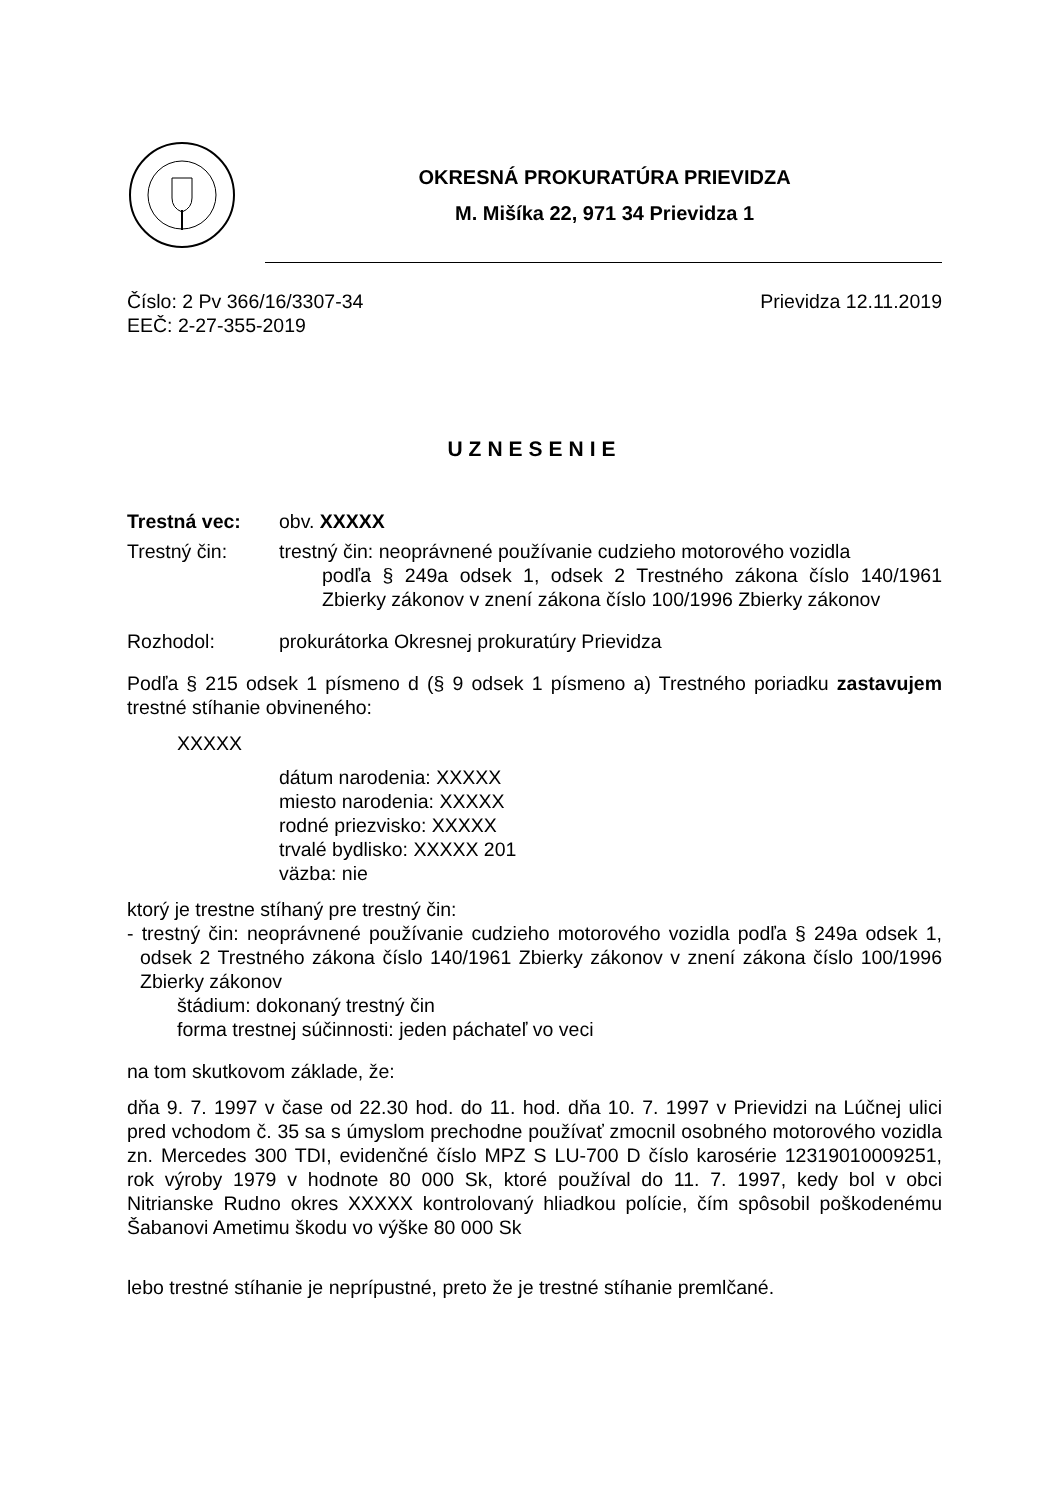OKRESNÁ PROKURATÚRA PRIEVIDZA
M. Mišíka 22, 971 34 Prievidza 1
Číslo: 2 Pv 366/16/3307-34 Prievidza 12.11.2019
EEČ: 2-27-355-2019
UZNESENIE
Trestná vec: obv. XXXXX
Trestný čin: trestný čin: neoprávnené používanie cudzieho motorového vozidla
podľa § 249a odsek 1, odsek 2 Trestného zákona číslo 140/1961 Zbierky zákonov v znení zákona číslo 100/1996 Zbierky zákonov
Rozhodol: prokurátorka Okresnej prokuratúry Prievidza
Podľa § 215 odsek 1 písmeno d (§ 9 odsek 1 písmeno a) Trestného poriadku zastavujem trestné stíhanie obvineného:
XXXXX
dátum narodenia: XXXXX
miesto narodenia: XXXXX
rodné priezvisko: XXXXX
trvalé bydlisko: XXXXX 201
väzba: nie
ktorý je trestne stíhaný pre trestný čin:
- trestný čin: neoprávnené používanie cudzieho motorového vozidla podľa § 249a odsek 1, odsek 2 Trestného zákona číslo 140/1961 Zbierky zákonov v znení zákona číslo 100/1996 Zbierky zákonov
štádium: dokonaný trestný čin
forma trestnej súčinnosti: jeden páchateľ vo veci
na tom skutkovom základe, že:
dňa 9. 7. 1997 v čase od 22.30 hod. do 11. hod. dňa 10. 7. 1997 v Prievidzi na Lúčnej ulici pred vchodom č. 35 sa s úmyslom prechodne používať zmocnil osobného motorového vozidla zn. Mercedes 300 TDI, evidenčné číslo MPZ S LU-700 D číslo karosérie 12319010009251, rok výroby 1979 v hodnote 80 000 Sk, ktoré používal do 11. 7. 1997, kedy bol v obci Nitrianske Rudno okres XXXXX kontrolovaný hliadkou polície, čím spôsobil poškodenému Šabanovi Ametimu škodu vo výške 80 000 Sk
lebo trestné stíhanie je neprípustné, preto že je trestné stíhanie premlčané.